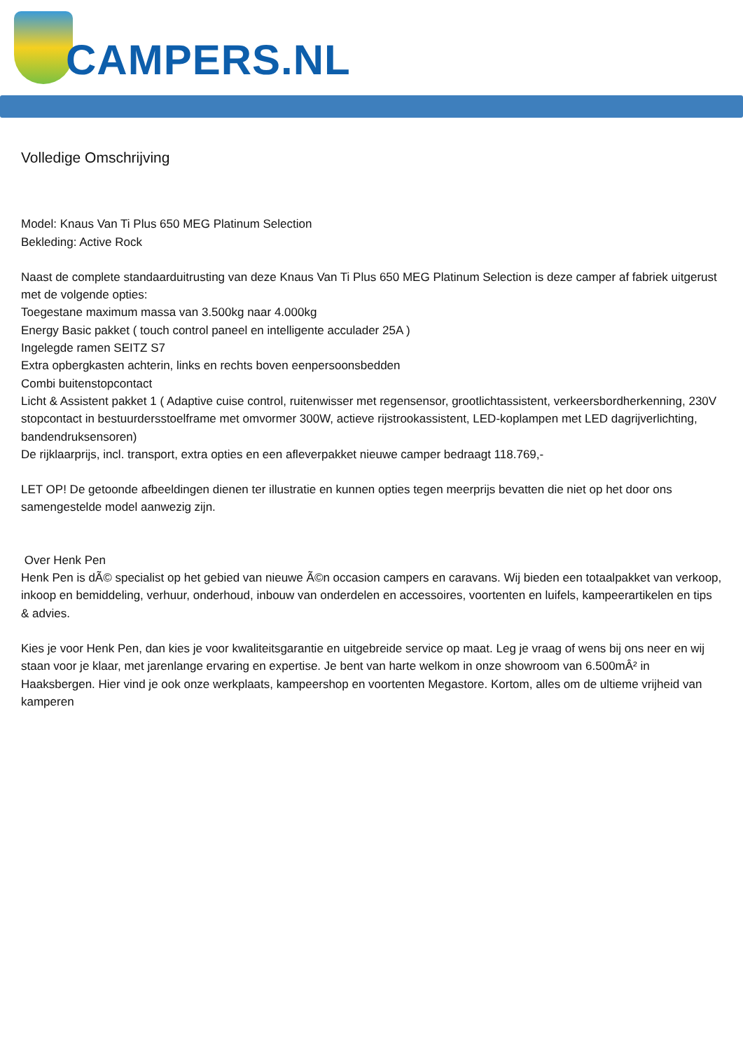CAMPERS.NL
Volledige Omschrijving
Model: Knaus Van Ti Plus 650 MEG Platinum Selection
Bekleding: Active Rock
Naast de complete standaarduitrusting van deze Knaus Van Ti Plus 650 MEG Platinum Selection is deze camper af fabriek uitgerust met de volgende opties:
Toegestane maximum massa van 3.500kg naar 4.000kg
Energy Basic pakket ( touch control paneel en intelligente acculader 25A )
Ingelegde ramen SEITZ S7
Extra opbergkasten achterin, links en rechts boven eenpersoonsbedden
Combi buitenstopcontact
Licht & Assistent pakket 1 ( Adaptive cuise control, ruitenwisser met regensensor, grootlichtassistent, verkeersbordherkenning, 230V stopcontact in bestuurdersstoelframe met omvormer 300W, actieve rijstrookassistent, LED-koplampen met LED dagrijverlichting, bandendruksensoren)
De rijklaarprijs, incl. transport, extra opties en een afleverpakket nieuwe camper bedraagt 118.769,-
LET OP! De getoonde afbeeldingen dienen ter illustratie en kunnen opties tegen meerprijs bevatten die niet op het door ons samengestelde model aanwezig zijn.
Over Henk Pen
Henk Pen is dÃ© specialist op het gebied van nieuwe Ã©n occasion campers en caravans. Wij bieden een totaalpakket van verkoop, inkoop en bemiddeling, verhuur, onderhoud, inbouw van onderdelen en accessoires, voortenten en luifels, kampeerartikelen en tips & advies.
Kies je voor Henk Pen, dan kies je voor kwaliteitsgarantie en uitgebreide service op maat. Leg je vraag of wens bij ons neer en wij staan voor je klaar, met jarenlange ervaring en expertise. Je bent van harte welkom in onze showroom van 6.500mÂ² in Haaksbergen. Hier vind je ook onze werkplaats, kampeershop en voortenten Megastore. Kortom, alles om de ultieme vrijheid van kamperen